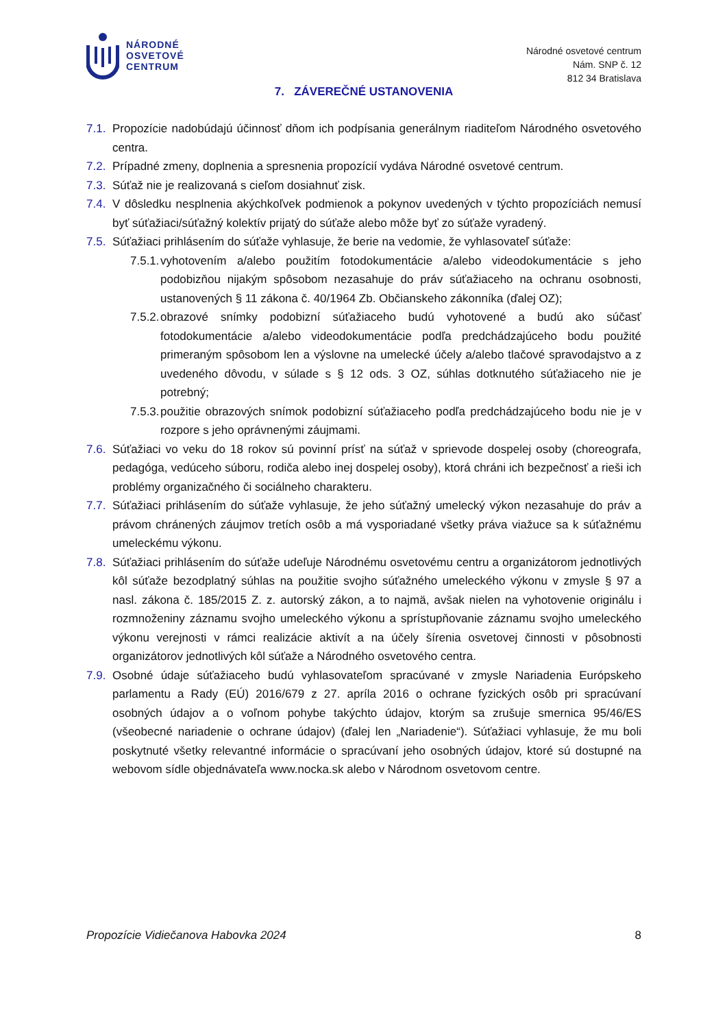NÁRODNÉ
OSVETOVÉ
CENTRUM
Národné osvetové centrum
Nám. SNP č. 12
812 34 Bratislava
7. ZÁVEREČNÉ USTANOVENIA
7.1. Propozície nadobúdajú účinnosť dňom ich podpísania generálnym riaditeľom Národného osvetového centra.
7.2. Prípadné zmeny, doplnenia a spresnenia propozícií vydáva Národné osvetové centrum.
7.3. Súťaž nie je realizovaná s cieľom dosiahnuť zisk.
7.4. V dôsledku nesplnenia akýchkoľvek podmienok a pokynov uvedených v týchto propozíciách nemusí byť súťažiaci/súťažný kolektív prijatý do súťaže alebo môže byť zo súťaže vyradený.
7.5. Súťažiaci prihlásením do súťaže vyhlasuje, že berie na vedomie, že vyhlasovateľ súťaže:
7.5.1. vyhotovením a/alebo použitím fotodokumentácie a/alebo videodokumentácie s jeho podobizňou nijakým spôsobom nezasahuje do práv súťažiaceho na ochranu osobnosti, ustanovených § 11 zákona č. 40/1964 Zb. Občianskeho zákonníka (ďalej OZ);
7.5.2. obrazové snímky podobizní súťažiaceho budú vyhotovené a budú ako súčasť fotodokumentácie a/alebo videodokumentácie podľa predchádzajúceho bodu použité primeraným spôsobom len a výslovne na umelecké účely a/alebo tlačové spravodajstvo a z uvedeného dôvodu, v súlade s § 12 ods. 3 OZ, súhlas dotknutého súťažiaceho nie je potrebný;
7.5.3. použitie obrazových snímok podobizní súťažiaceho podľa predchádzajúceho bodu nie je v rozpore s jeho oprávnenými záujmami.
7.6. Súťažiaci vo veku do 18 rokov sú povinní prísť na súťaž v sprievode dospelej osoby (choreografa, pedagóga, vedúceho súboru, rodiča alebo inej dospelej osoby), ktorá chráni ich bezpečnosť a rieši ich problémy organizačného či sociálneho charakteru.
7.7. Súťažiaci prihlásením do súťaže vyhlasuje, že jeho súťažný umelecký výkon nezasahuje do práv a právom chránených záujmov tretích osôb a má vysporiadané všetky práva viažuce sa k súťažnému umeleckému výkonu.
7.8. Súťažiaci prihlásením do súťaže udeľuje Národnému osvetovému centru a organizátorom jednotlivých kôl súťaže bezodplatný súhlas na použitie svojho súťažného umeleckého výkonu v zmysle § 97 a nasl. zákona č. 185/2015 Z. z. autorský zákon, a to najmä, avšak nielen na vyhotovenie originálu i rozmnoženiny záznamu svojho umeleckého výkonu a sprístupňovanie záznamu svojho umeleckého výkonu verejnosti v rámci realizácie aktivít a na účely šírenia osvetovej činnosti v pôsobnosti organizátorov jednotlivých kôl súťaže a Národného osvetového centra.
7.9. Osobné údaje súťažiaceho budú vyhlasovateľom spracúvané v zmysle Nariadenia Európskeho parlamentu a Rady (EÚ) 2016/679 z 27. apríla 2016 o ochrane fyzických osôb pri spracúvaní osobných údajov a o voľnom pohybe takýchto údajov, ktorým sa zrušuje smernica 95/46/ES (všeobecné nariadenie o ochrane údajov) (ďalej len „Nariadenie“). Súťažiaci vyhlasuje, že mu boli poskytnuté všetky relevantné informácie o spracúvaní jeho osobných údajov, ktoré sú dostupné na webovom sídle objednávateľa www.nocka.sk alebo v Národnom osvetovom centre.
Propozície Vidiečanova Habovka 2024 8